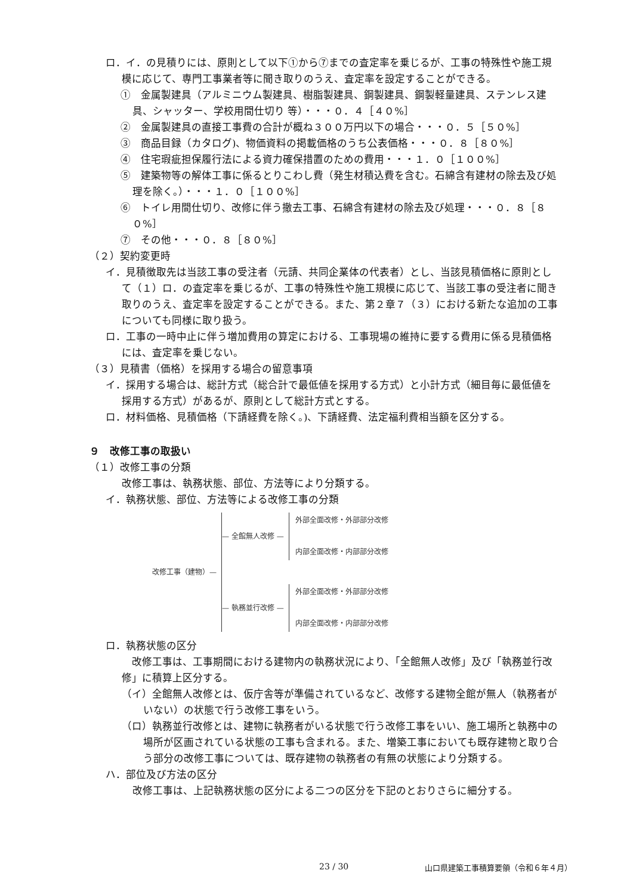ロ．イ．の見積りには、原則として以下①から⑦までの査定率を乗じるが、工事の特殊性や施工規模に応じて、専門工事業者等に聞き取りのうえ、査定率を設定することができる。
①　金属製建具（アルミニウム製建具、樹脂製建具、鋼製建具、鋼製軽量建具、ステンレス建具、シャッター、学校用間仕切り 等）・・・０．４［４０%］
②　金属製建具の直接工事費の合計が概ね３００万円以下の場合・・・０．５［５０%］
③　商品目録（カタログ)、物価資料の掲載価格のうち公表価格・・・０．８［８０%］
④　住宅瑕疵担保履行法による資力確保措置のための費用・・・１．０［１００%］
⑤　建築物等の解体工事に係るとりこわし費（発生材積込費を含む。石綿含有建材の除去及び処理を除く。）・・・１．０［１００%］
⑥　トイレ用間仕切り、改修に伴う撤去工事、石綿含有建材の除去及び処理・・・０．８［８０%］
⑦　その他・・・０．８［８０%］
（２）契約変更時
イ．見積徴取先は当該工事の受注者（元請、共同企業体の代表者）とし、当該見積価格に原則として（１）ロ．の査定率を乗じるが、工事の特殊性や施工規模に応じて、当該工事の受注者に聞き取りのうえ、査定率を設定することができる。また、第２章７（３）における新たな追加の工事についても同様に取り扱う。
ロ．工事の一時中止に伴う増加費用の算定における、工事現場の維持に要する費用に係る見積価格には、査定率を乗じない。
（３）見積書（価格）を採用する場合の留意事項
イ．採用する場合は、総計方式（総合計で最低値を採用する方式）と小計方式（細目毎に最低値を採用する方式）があるが、原則として総計方式とする。
ロ．材料価格、見積価格（下請経費を除く。)、下請経費、法定福利費相当額を区分する。
９　改修工事の取扱い
（１）改修工事の分類
改修工事は、執務状態、部位、方法等により分類する。
イ．執務状態、部位、方法等による改修工事の分類
改修工事（建物）—
— 全館無人改修 —
外部全面改修・外部部分改修
内部全面改修・内部部分改修
— 執務並行改修 —
外部全面改修・外部部分改修
内部全面改修・内部部分改修
ロ．執務状態の区分
　改修工事は、工事期間における建物内の執務状況により、「全館無人改修」及び「執務並行改修」に積算上区分する。
（イ）全館無人改修とは、仮庁舎等が準備されているなど、改修する建物全館が無人（執務者がいない）の状態で行う改修工事をいう。
（ロ）執務並行改修とは、建物に執務者がいる状態で行う改修工事をいい、施工場所と執務中の場所が区画されている状態の工事も含まれる。また、増築工事においても既存建物と取り合う部分の改修工事については、既存建物の執務者の有無の状態により分類する。
ハ．部位及び方法の区分
改修工事は、上記執務状態の区分による二つの区分を下記のとおりさらに細分する。
23 / 30
山口県建築工事積算要領（令和６年４月）